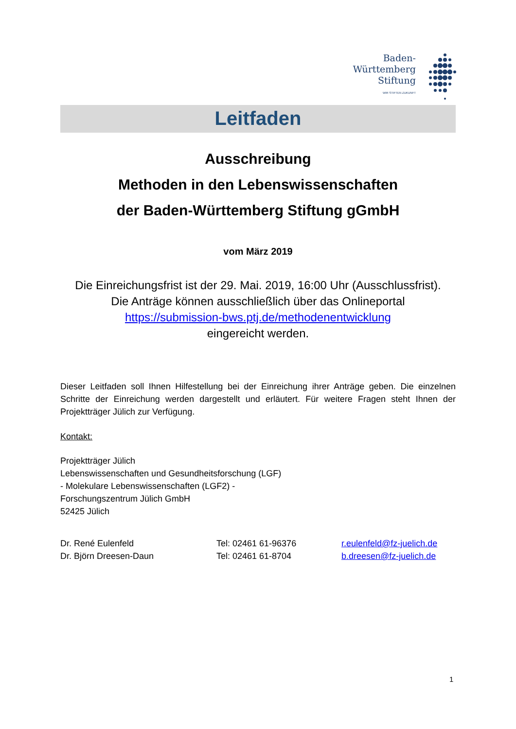Baden-
Württemberg
Stiftung
WIR STIFTEN ZUKUNFT
Leitfaden
Ausschreibung
Methoden in den Lebenswissenschaften
der Baden-Württemberg Stiftung gGmbH
vom März 2019
Die Einreichungsfrist ist der 29. Mai. 2019, 16:00 Uhr (Ausschlussfrist).
Die Anträge können ausschließlich über das Onlineportal
https://submission-bws.ptj.de/methodenentwicklung
eingereicht werden.
Dieser Leitfaden soll Ihnen Hilfestellung bei der Einreichung ihrer Anträge geben. Die einzelnen Schritte der Einreichung werden dargestellt und erläutert. Für weitere Fragen steht Ihnen der Projektträger Jülich zur Verfügung.
Kontakt:
Projektträger Jülich
Lebenswissenschaften und Gesundheitsforschung (LGF)
- Molekulare Lebenswissenschaften (LGF2) -
Forschungszentrum Jülich GmbH
52425 Jülich
Dr. René Eulenfeld
Dr. Björn Dreesen-Daun
Tel: 02461 61-96376
Tel: 02461 61-8704
r.eulenfeld@fz-juelich.de
b.dreesen@fz-juelich.de
1